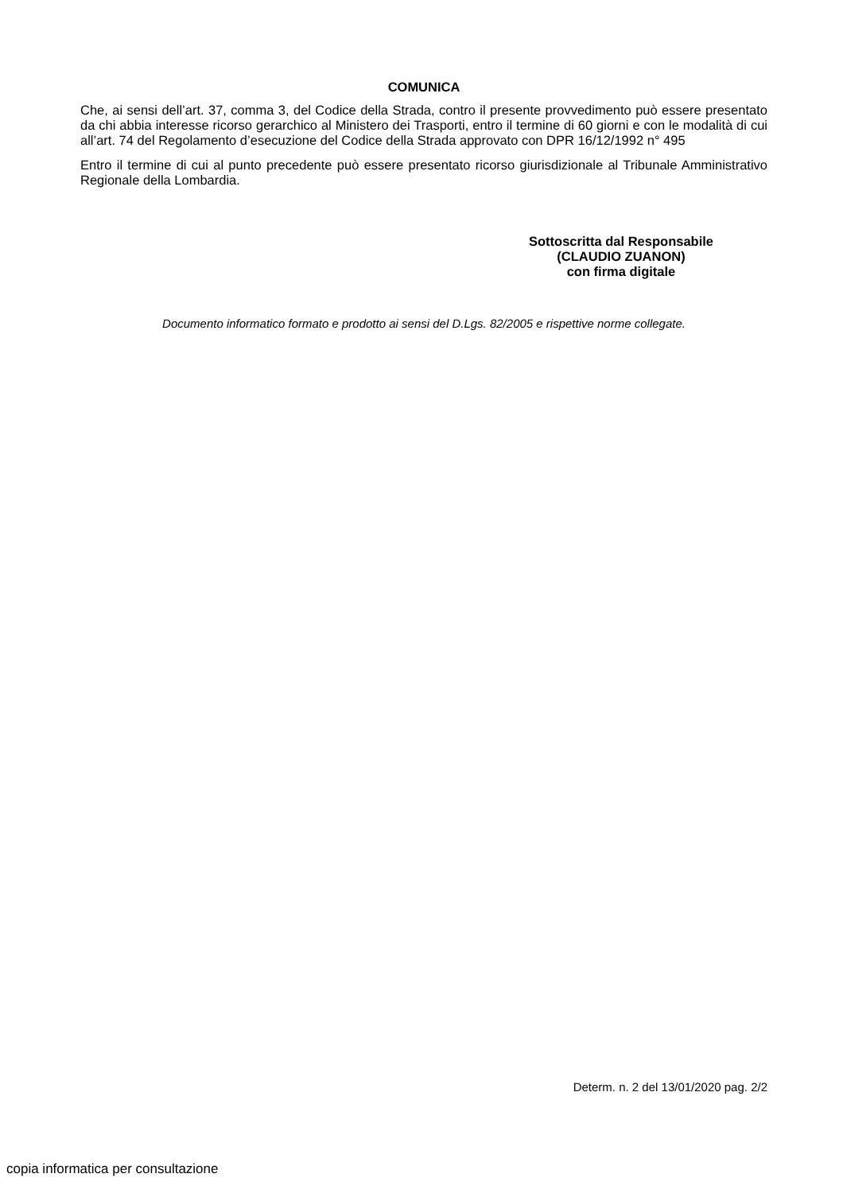COMUNICA
Che, ai sensi dell’art. 37, comma 3, del Codice della Strada, contro il presente provvedimento può essere presentato da chi abbia interesse ricorso gerarchico al Ministero dei Trasporti, entro il termine di 60 giorni e con le modalità di cui all’art. 74 del Regolamento d’esecuzione del Codice della Strada approvato con DPR 16/12/1992 n° 495
Entro il termine di cui al punto precedente può essere presentato ricorso giurisdizionale al Tribunale Amministrativo Regionale della Lombardia.
Sottoscritta dal Responsabile
(CLAUDIO ZUANON)
con firma digitale
Documento informatico formato e prodotto ai sensi del D.Lgs. 82/2005 e rispettive norme collegate.
Determ. n. 2 del 13/01/2020 pag. 2/2
copia informatica per consultazione